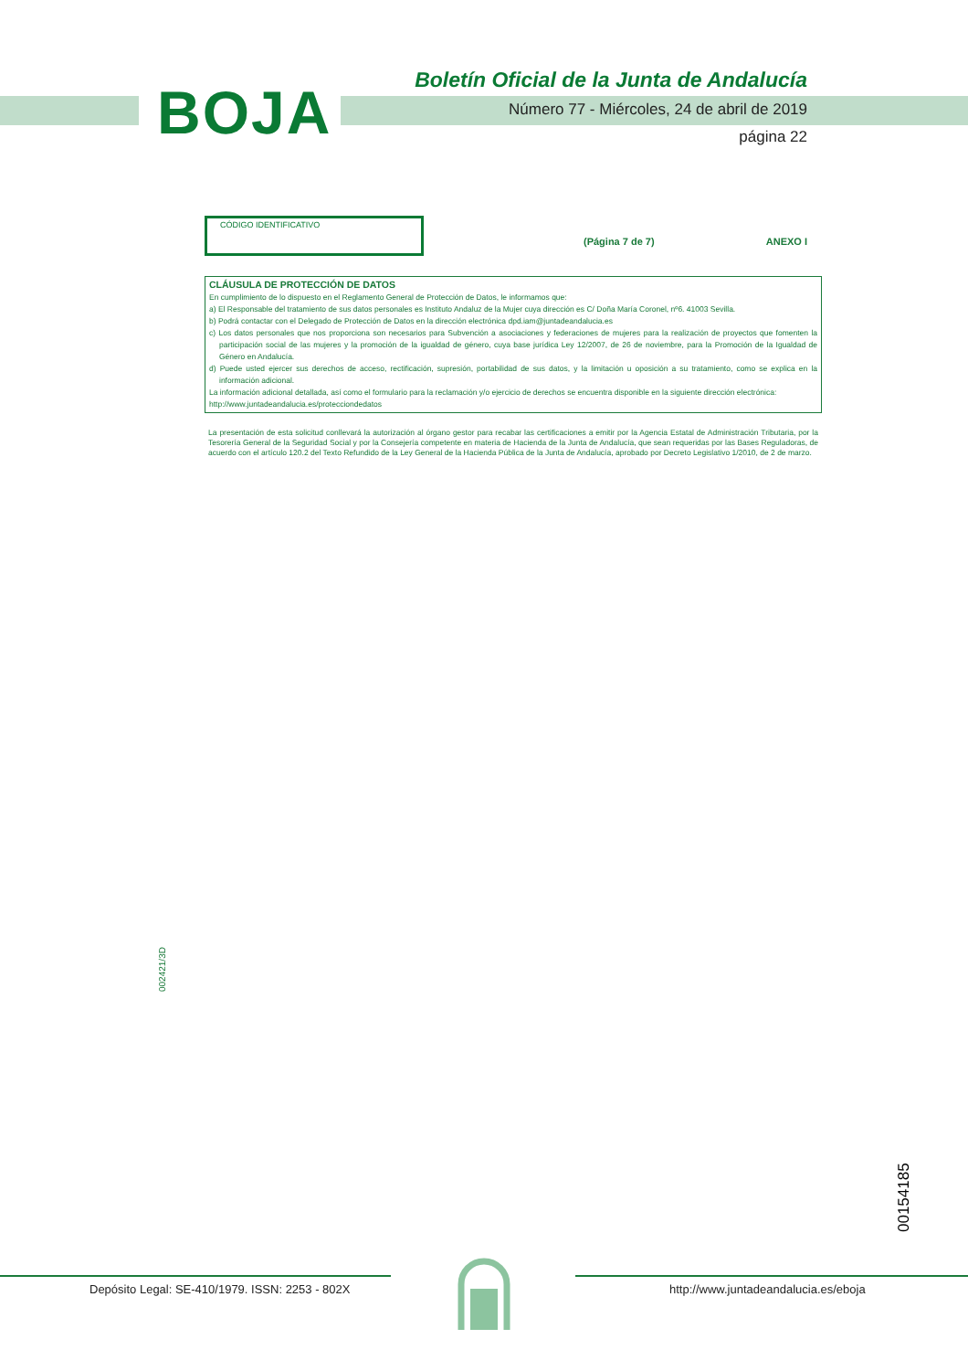BOJA
Boletín Oficial de la Junta de Andalucía
Número 77 - Miércoles, 24 de abril de 2019
página 22
CÓDIGO IDENTIFICATIVO
(Página 7 de 7) ANEXO I
CLÁUSULA DE PROTECCIÓN DE DATOS
En cumplimiento de lo dispuesto en el Reglamento General de Protección de Datos, le informamos que:
a) El Responsable del tratamiento de sus datos personales es Instituto Andaluz de la Mujer cuya dirección es C/ Doña María Coronel, nº6. 41003 Sevilla.
b) Podrá contactar con el Delegado de Protección de Datos en la dirección electrónica dpd.iam@juntadeandalucia.es
c) Los datos personales que nos proporciona son necesarios para Subvención a asociaciones y federaciones de mujeres para la realización de proyectos que fomenten la participación social de las mujeres y la promoción de la igualdad de género, cuya base jurídica Ley 12/2007, de 26 de noviembre, para la Promoción de la Igualdad de Género en Andalucía.
d) Puede usted ejercer sus derechos de acceso, rectificación, supresión, portabilidad de sus datos, y la limitación u oposición a su tratamiento, como se explica en la información adicional.
La información adicional detallada, así como el formulario para la reclamación y/o ejercicio de derechos se encuentra disponible en la siguiente dirección electrónica:
http://www.juntadeandalucia.es/protecciondedatos
La presentación de esta solicitud conllevará la autorización al órgano gestor para recabar las certificaciones a emitir por la Agencia Estatal de Administración Tributaria, por la Tesorería General de la Seguridad Social y por la Consejería competente en materia de Hacienda de la Junta de Andalucía, que sean requeridas por las Bases Reguladoras, de acuerdo con el artículo 120.2 del Texto Refundido de la Ley General de la Hacienda Pública de la Junta de Andalucía, aprobado por Decreto Legislativo 1/2010, de 2 de marzo.
002421/3D
00154185
Depósito Legal: SE-410/1979. ISSN: 2253 - 802X
http://www.juntadeandalucia.es/eboja